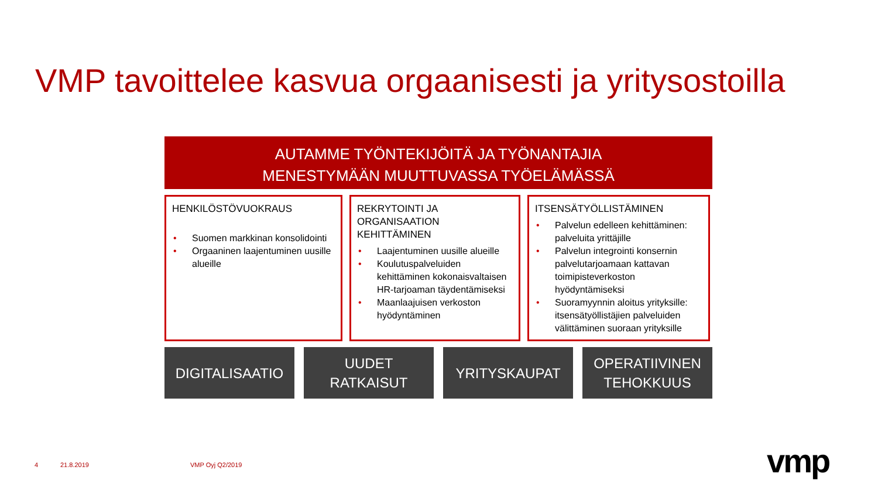VMP tavoittelee kasvua orgaanisesti ja yritysostoilla
AUTAMME TYÖNTEKIJÖITÄ JA TYÖNANTAJIA
MENESTYMÄÄN MUUTTUVASSA TYÖELÄMÄSSÄ
HENKILÖSTÖVUOKRAUS
• Suomen markkinan konsolidointi
• Orgaaninen laajentuminen uusille alueille
REKRYTOINTI JA ORGANISAATION KEHITTÄMINEN
• Laajentuminen uusille alueille
• Koulutuspalveluiden kehittäminen kokonaisvaltaisen HR-tarjoaman täydentämiseksi
• Maanlaajuisen verkoston hyödyntäminen
ITSENSÄTYÖLLISTÄMINEN
• Palvelun edelleen kehittäminen: palveluita yrittäjille
• Palvelun integrointi konsernin palvelutarjoamaan kattavan toimipisteverkoston hyödyntämiseksi
• Suoramyynnin aloitus yrityksille: itsensätyöllistäjien palveluiden välittäminen suoraan yrityksille
DIGITALISAATIO UUDET
RATKAISUT
YRITYSKAUPAT OPERATIIVINEN
TEHOKKUUS
4 21.8.2019 VMP Oyj Q2/2019 vmp